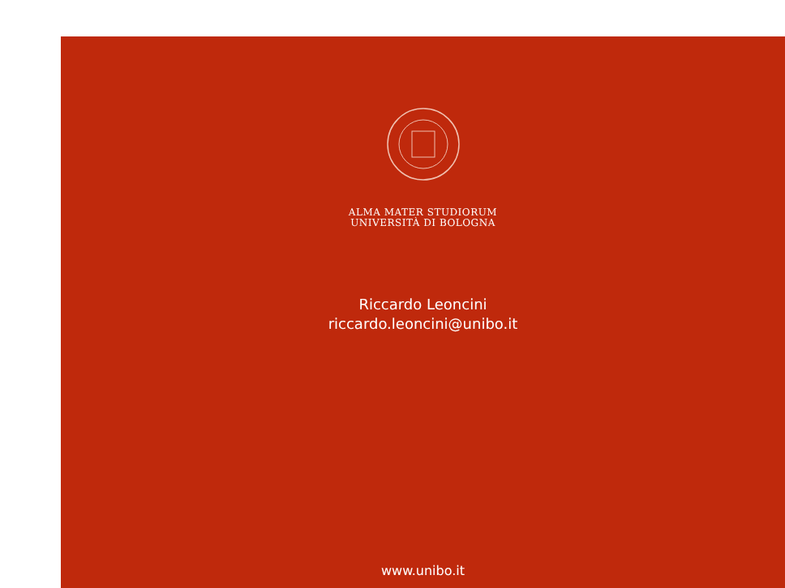ALMA MATER STUDIORUM
UNIVERSITÀ DI BOLOGNA
Riccardo Leoncini
riccardo.leoncini@unibo.it
www.unibo.it